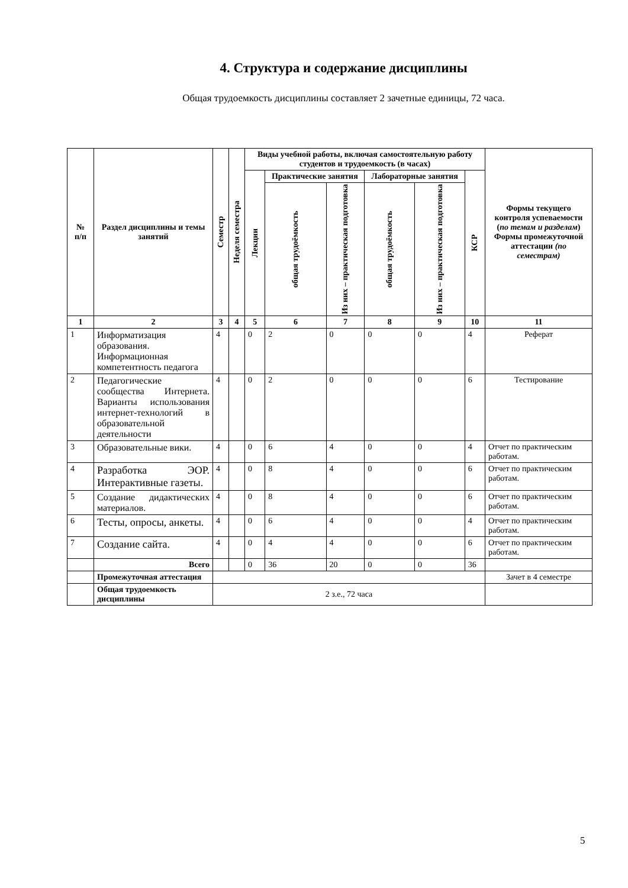4. Структура и содержание дисциплины
Общая трудоемкость дисциплины составляет 2 зачетные единицы, 72 часа.
| № п/п | Раздел дисциплины и темы занятий | Семестр | Неделя семестра | Виды учебной работы, включая самостоятельную работу студентов и трудоемкость (в часах) | | | | | | Формы текущего контроля успеваемости ( по темам и разделам ) Формы промежуточной аттестации (по семестрам) |
| --- | --- | --- | --- | --- | --- | --- | --- | --- | --- | --- |
| | | | | Лекции | Практические занятия | | Лабораторные занятия | | КСР | |
| | | | | | общая трудоёмкость | Из них – практическая подготовка | общая трудоёмкость | Из них – практическая подготовка | | |
| 1 | 2 | 3 | 4 | 5 | 6 | 7 | 8 | 9 | 10 | 11 |
| 1 | Информатизация образования. Информационная компетентность педагога | 4 | | 0 | 2 | 0 | 0 | 0 | 4 | Реферат |
| 2 | Педагогические сообщества Интернета. Варианты использования интернет-технологий в образовательной деятельности | 4 | | 0 | 2 | 0 | 0 | 0 | 6 | Тестирование |
| 3 | Образовательные вики. | 4 | | 0 | 6 | 4 | 0 | 0 | 4 | Отчет по практическим работам. |
| 4 | Разработка ЭОР. Интерактивные газеты. | 4 | | 0 | 8 | 4 | 0 | 0 | 6 | Отчет по практическим работам. |
| 5 | Создание дидактических материалов. | 4 | | 0 | 8 | 4 | 0 | 0 | 6 | Отчет по практическим работам. |
| 6 | Тесты, опросы, анкеты. | 4 | | 0 | 6 | 4 | 0 | 0 | 4 | Отчет по практическим работам. |
| 7 | Создание сайта. | 4 | | 0 | 4 | 4 | 0 | 0 | 6 | Отчет по практическим работам. |
| | Всего | | | 0 | 36 | 20 | 0 | 0 | 36 | |
| | Промежуточная аттестация | | | | | | | | | Зачет в 4 семестре |
| | Общая трудоемкость дисциплины | 2 з.е., 72 часа | | | | | | | | |
5